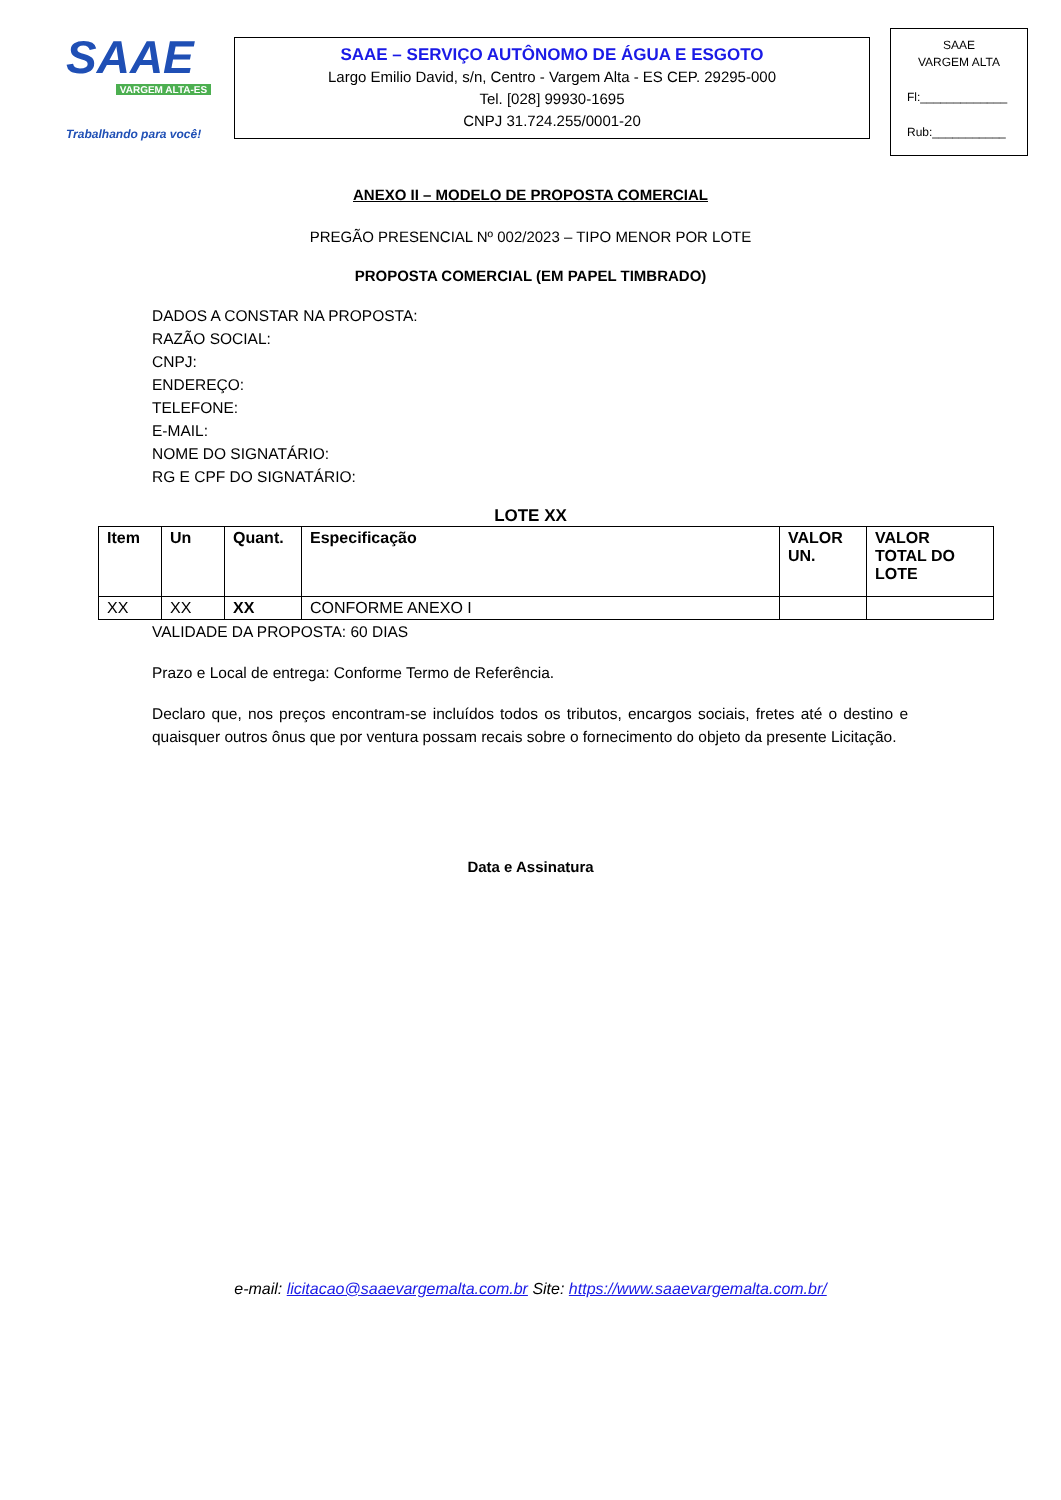SAAE
VARGEM ALTA-ES
Trabalhando para você!
SAAE – SERVIÇO AUTÔNOMO DE ÁGUA E ESGOTO
Largo Emilio David, s/n, Centro - Vargem Alta - ES CEP. 29295-000
Tel. [028] 99930-1695
CNPJ 31.724.255/0001-20
SAAE
VARGEM ALTA
Fl:_____________
Rub:___________
ANEXO II – MODELO DE PROPOSTA COMERCIAL
PREGÃO PRESENCIAL Nº 002/2023 – TIPO MENOR POR LOTE
PROPOSTA COMERCIAL (EM PAPEL TIMBRADO)
DADOS A CONSTAR NA PROPOSTA:
RAZÃO SOCIAL:
CNPJ:
ENDEREÇO:
TELEFONE:
E-MAIL:
NOME DO SIGNATÁRIO:
RG E CPF DO SIGNATÁRIO:
LOTE XX
| Item | Un | Quant. | Especificação | VALOR UN. | VALOR TOTAL DO LOTE |
| --- | --- | --- | --- | --- | --- |
| XX | XX | XX | CONFORME ANEXO I | | |
VALIDADE DA PROPOSTA: 60 DIAS
Prazo e Local de entrega: Conforme Termo de Referência.
Declaro que, nos preços encontram-se incluídos todos os tributos, encargos sociais, fretes até o destino e quaisquer outros ônus que por ventura possam recais sobre o fornecimento do objeto da presente Licitação.
Data e Assinatura
e-mail: licitacao@saaevargemalta.com.br Site: https://www.saaevargemalta.com.br/